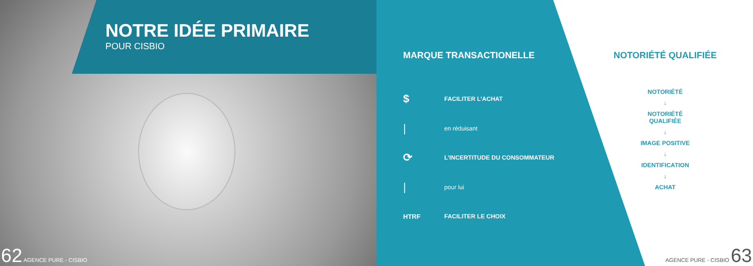NOTRE IDÉE PRIMAIRE
POUR CISBIO
MARQUE TRANSACTIONELLE
$ FACILITER L’ACHAT
| en réduisant
⟳ L’INCERTITUDE DU CONSOMMATEUR
| pour lui
HTRF FACILITER LE CHOIX
NOTORIÉTÉ QUALIFIÉE
NOTORIÉTÉ
↓
NOTORIÉTÉ
QUALIFIÉE
↓
IMAGE POSITIVE
↓
IDENTIFICATION
↓
ACHAT
62 AGENCE PURE - CISBIO AGENCE PURE - CISBIO 63